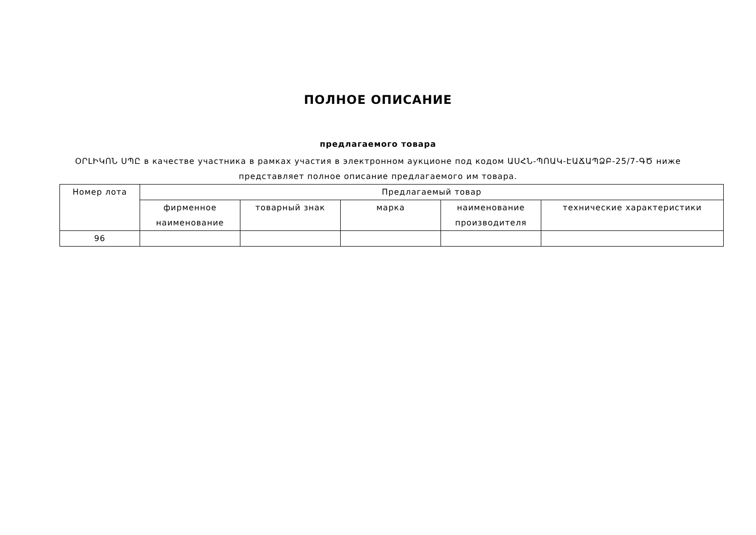ПОЛНОЕ ОПИСАНИЕ
предлагаемого товара
ՕՐԼԻԿՈՆ ՍՊԸ в качестве участника в рамках участия в электронном аукционе под кодом ԱՍՀՆ-ՊՈԱԿ-ԷԱՃԱՊՁԲ-25/7-ԳԾ ниже представляет полное описание предлагаемого им товара.
| Номер лота | Предлагаемый товар | | | | |
| --- | --- | --- | --- | --- | --- |
| | фирменное наименование | товарный знак | марка | наименование производителя | технические характеристики |
| 96 | | | | | |